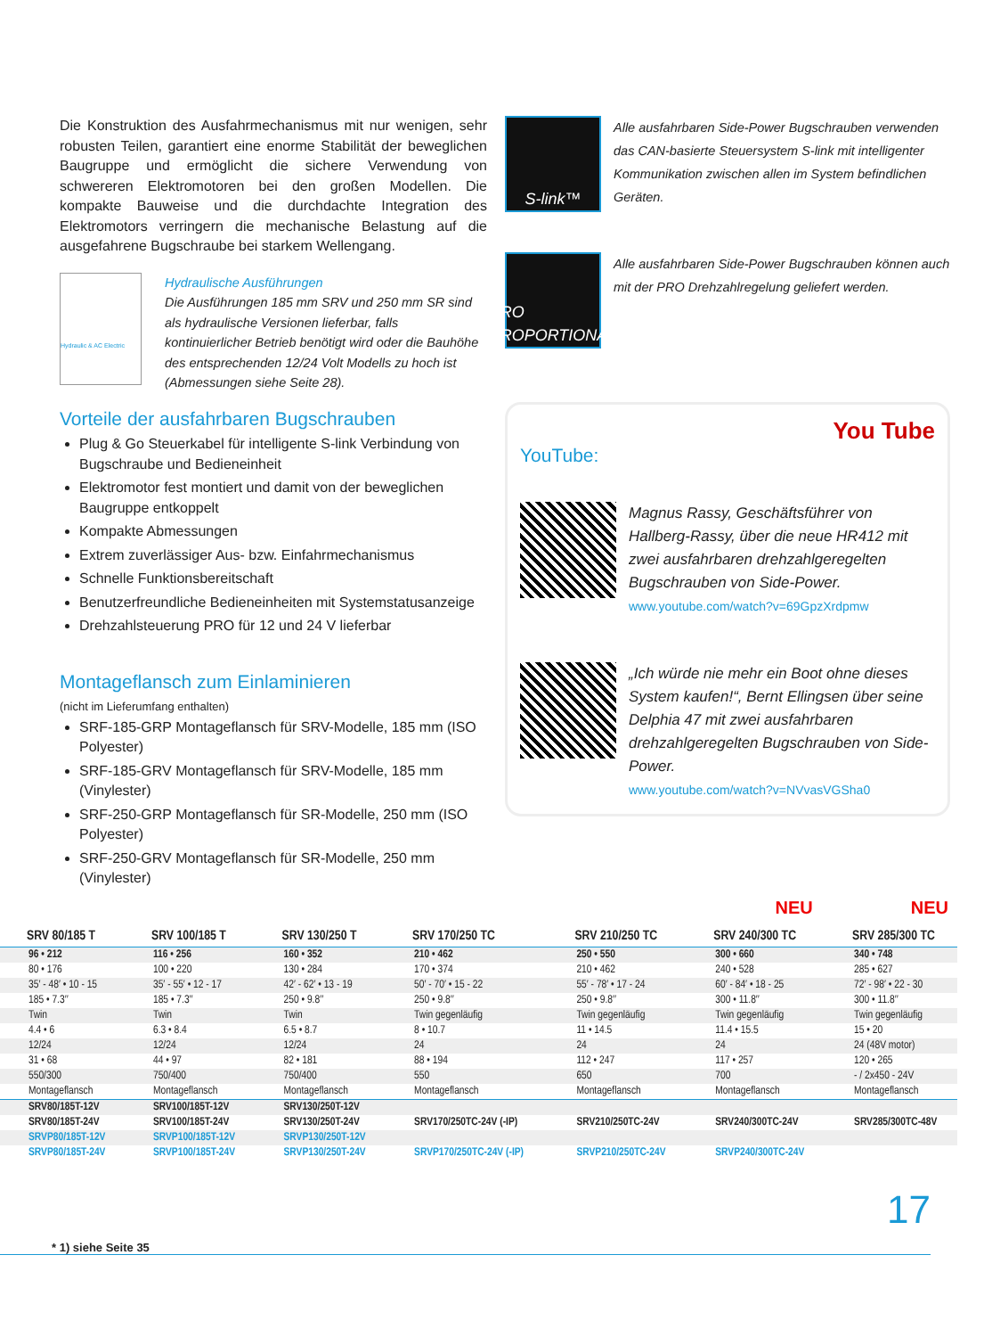Die Konstruktion des Ausfahrmechanismus mit nur wenigen, sehr robusten Teilen, garantiert eine enorme Stabilität der beweglichen Baugruppe und ermöglicht die sichere Verwendung von schwereren Elektromotoren bei den großen Modellen. Die kompakte Bauweise und die durchdachte Integration des Elektromotors verringern die mechanische Belastung auf die ausgefahrene Bugschraube bei starkem Wellengang.
Hydraulic & AC Electric
Hydraulische Ausführungen
Die Ausführungen 185 mm SRV und 250 mm SR sind als hydraulische Versionen lieferbar, falls kontinuierlicher Betrieb benötigt wird oder die Bauhöhe des entsprechenden 12/24 Volt Modells zu hoch ist (Abmessungen siehe Seite 28).
Vorteile der ausfahrbaren Bugschrauben
Plug & Go Steuerkabel für intelligente S-link Verbindung von Bugschraube und Bedieneinheit
Elektromotor fest montiert und damit von der beweglichen Baugruppe entkoppelt
Kompakte Abmessungen
Extrem zuverlässiger Aus- bzw. Einfahrmechanismus
Schnelle Funktionsbereitschaft
Benutzerfreundliche Bedieneinheiten mit Systemstatusanzeige
Drehzahlsteuerung PRO für 12 und 24 V lieferbar
Montageflansch zum Einlaminieren
(nicht im Lieferumfang enthalten)
SRF-185-GRP Montageflansch für SRV-Modelle, 185 mm (ISO Polyester)
SRF-185-GRV Montageflansch für SRV-Modelle, 185 mm (Vinylester)
SRF-250-GRP Montageflansch für SR-Modelle, 250 mm (ISO Polyester)
SRF-250-GRV Montageflansch für SR-Modelle, 250 mm (Vinylester)
S-link™
Alle ausfahrbaren Side-Power Bugschrauben verwenden das CAN-basierte Steuersystem S-link mit intelligenter Kommunikation zwischen allen im System befindlichen Geräten.
PRO
PROPORTIONAL
Alle ausfahrbaren Side-Power Bugschrauben können auch mit der PRO Drehzahlregelung geliefert werden.
You Tube
YouTube:
Magnus Rassy, Geschäftsführer von Hallberg-Rassy, über die neue HR412 mit zwei ausfahrbaren drehzahlgeregelten Bugschrauben von Side-Power.
www.youtube.com/watch?v=69GpzXrdpmw
„Ich würde nie mehr ein Boot ohne dieses System kaufen!“, Bernt Ellingsen über seine Delphia 47 mit zwei ausfahrbaren drehzahlgeregelten Bugschrauben von Side-Power.
www.youtube.com/watch?v=NVvasVGSha0
NEU NEU
| SRV 80/185 T | SRV 100/185 T | SRV 130/250 T | SRV 170/250 TC | SRV 210/250 TC | SRV 240/300 TC | SRV 285/300 TC |
| --- | --- | --- | --- | --- | --- | --- |
| 96 • 212 | 116 • 256 | 160 • 352 | 210 • 462 | 250 • 550 | 300 • 660 | 340 • 748 |
| 80 • 176 | 100 • 220 | 130 • 284 | 170 • 374 | 210 • 462 | 240 • 528 | 285 • 627 |
| 35′ - 48′ • 10 - 15 | 35′ - 55′ • 12 - 17 | 42′ - 62′ • 13 - 19 | 50′ - 70′ • 15 - 22 | 55′ - 78′ • 17 - 24 | 60′ - 84′ • 18 - 25 | 72′ - 98′ • 22 - 30 |
| 185 • 7.3″ | 185 • 7.3″ | 250 • 9.8″ | 250 • 9.8″ | 250 • 9.8″ | 300 • 11.8″ | 300 • 11.8″ |
| Twin | Twin | Twin | Twin gegenläufig | Twin gegenläufig | Twin gegenläufig | Twin gegenläufig |
| 4.4 • 6 | 6.3 • 8.4 | 6.5 • 8.7 | 8 • 10.7 | 11 • 14.5 | 11.4 • 15.5 | 15 • 20 |
| 12/24 | 12/24 | 12/24 | 24 | 24 | 24 | 24 (48V motor) |
| 31 • 68 | 44 • 97 | 82 • 181 | 88 • 194 | 112 • 247 | 117 • 257 | 120 • 265 |
| 550/300 | 750/400 | 750/400 | 550 | 650 | 700 | - / 2x450 - 24V |
| Montageflansch | Montageflansch | Montageflansch | Montageflansch | Montageflansch | Montageflansch | Montageflansch |
| SRV80/185T-12V | SRV100/185T-12V | SRV130/250T-12V | | | | |
| SRV80/185T-24V | SRV100/185T-24V | SRV130/250T-24V | SRV170/250TC-24V (-IP) | SRV210/250TC-24V | SRV240/300TC-24V | SRV285/300TC-48V |
| SRVP80/185T-12V | SRVP100/185T-12V | SRVP130/250T-12V | | | | |
| SRVP80/185T-24V | SRVP100/185T-24V | SRVP130/250T-24V | SRVP170/250TC-24V (-IP) | SRVP210/250TC-24V | SRVP240/300TC-24V | |
* 1) siehe Seite 35
17